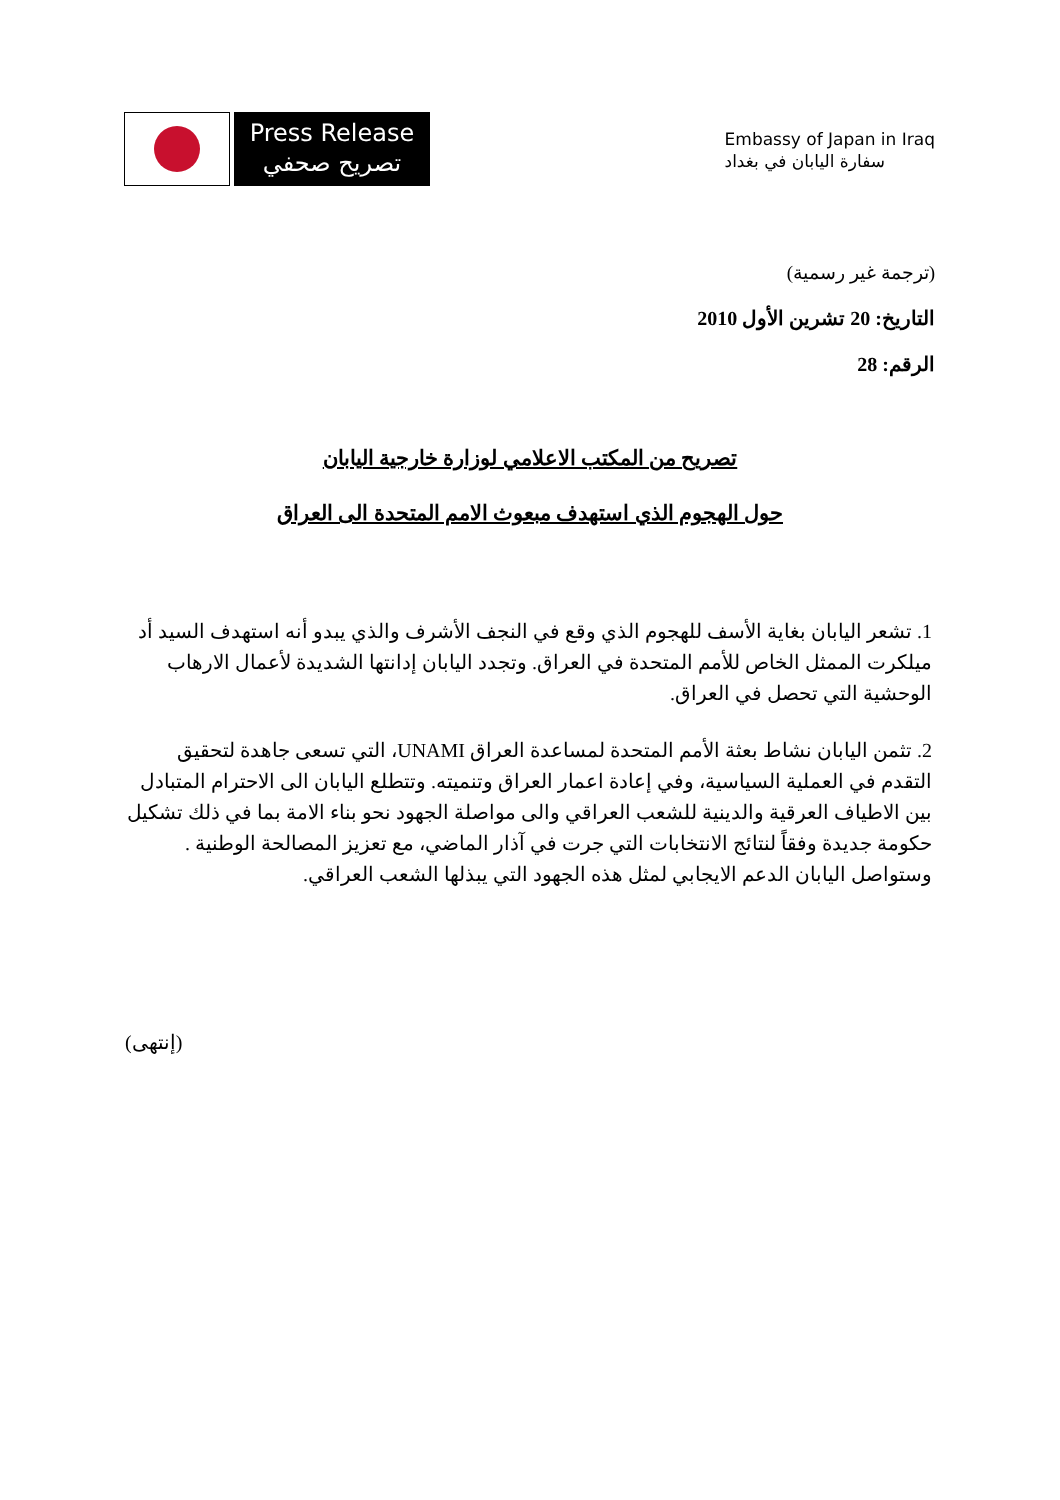Press Release
تصريح صحفي
Embassy of Japan in Iraq
سفارة اليابان في بغداد
(ترجمة غير رسمية)
التاريخ: 20 تشرين الأول 2010
الرقم: 28
تصريح من المكتب الاعلامي لوزارة خارجية اليابان
حول الهجوم الذي استهدف مبعوث الامم المتحدة الى العراق
1. تشعر اليابان بغاية الأسف للهجوم الذي وقع في النجف الأشرف والذي يبدو أنه استهدف السيد أد ميلكرت الممثل الخاص للأمم المتحدة في العراق. وتجدد اليابان إدانتها الشديدة لأعمال الارهاب الوحشية التي تحصل في العراق.
2. تثمن اليابان نشاط بعثة الأمم المتحدة لمساعدة العراق UNAMI، التي تسعى جاهدة لتحقيق التقدم في العملية السياسية، وفي إعادة اعمار العراق وتنميته. وتتطلع اليابان الى الاحترام المتبادل بين الاطياف العرقية والدينية للشعب العراقي والى مواصلة الجهود نحو بناء الامة بما في ذلك تشكيل حكومة جديدة وفقاً لنتائج الانتخابات التي جرت في آذار الماضي، مع تعزيز المصالحة الوطنية . وستواصل اليابان الدعم الايجابي لمثل هذه الجهود التي يبذلها الشعب العراقي.
(إنتهى)